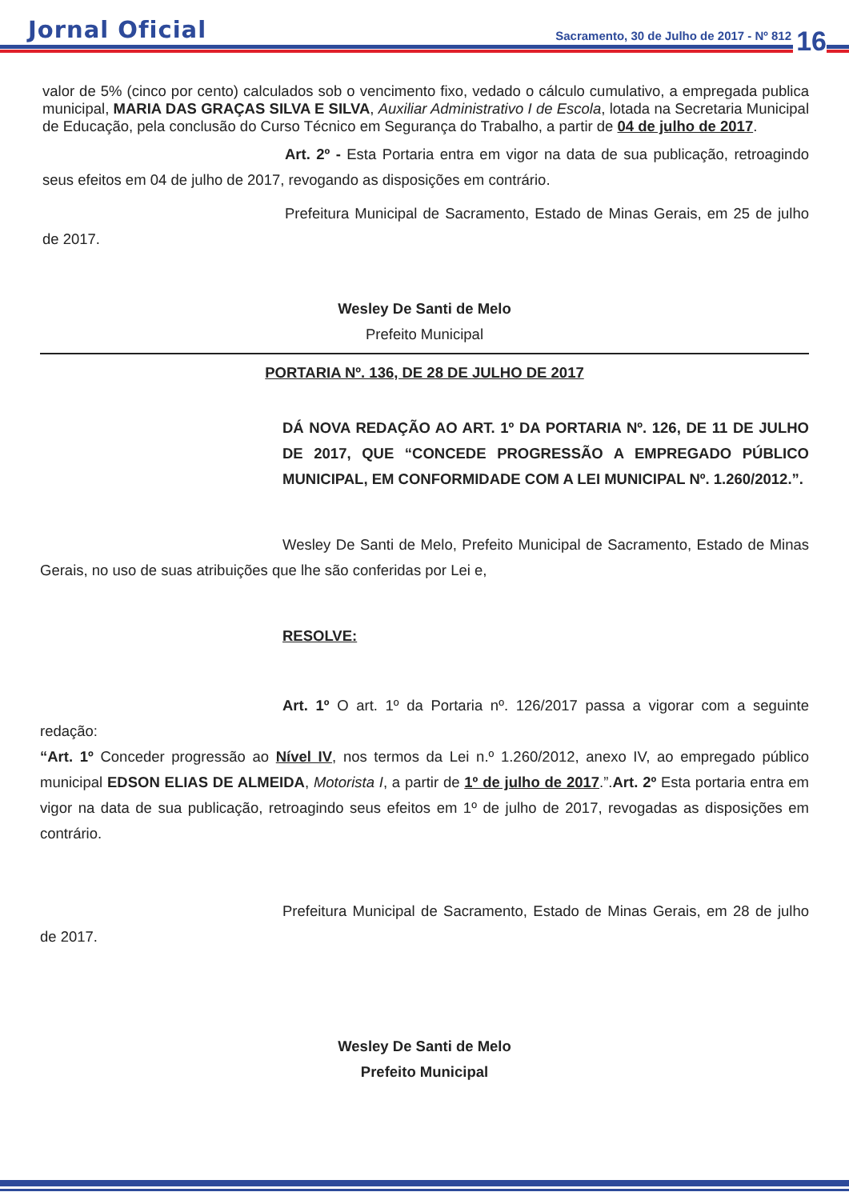Jornal Oficial
Sacramento, 30 de Julho de 2017 - Nº 812
16
valor de 5% (cinco por cento) calculados sob o vencimento fixo, vedado o cálculo cumulativo, a empregada publica municipal, MARIA DAS GRAÇAS SILVA E SILVA, Auxiliar Administrativo I de Escola, lotada na Secretaria Municipal de Educação, pela conclusão do Curso Técnico em Segurança do Trabalho, a partir de 04 de julho de 2017.
Art. 2º - Esta Portaria entra em vigor na data de sua publicação, retroagindo seus efeitos em 04 de julho de 2017, revogando as disposições em contrário.
Prefeitura Municipal de Sacramento, Estado de Minas Gerais, em 25 de julho de 2017.
Wesley De Santi de Melo
Prefeito Municipal
PORTARIA Nº. 136, DE 28 DE JULHO DE 2017
DÁ NOVA REDAÇÃO AO ART. 1º DA PORTARIA Nº. 126, DE 11 DE JULHO DE 2017, QUE “CONCEDE PROGRESSÃO A EMPREGADO PÚBLICO MUNICIPAL, EM CONFORMIDADE COM A LEI MUNICIPAL Nº. 1.260/2012.”.
Wesley De Santi de Melo, Prefeito Municipal de Sacramento, Estado de Minas Gerais, no uso de suas atribuições que lhe são conferidas por Lei e,
RESOLVE:
Art. 1º O art. 1º da Portaria nº. 126/2017 passa a vigorar com a seguinte redação:
“Art. 1º Conceder progressão ao Nível IV, nos termos da Lei n.º 1.260/2012, anexo IV, ao empregado público municipal EDSON ELIAS DE ALMEIDA, Motorista I, a partir de 1º de julho de 2017.”.Art. 2º Esta portaria entra em vigor na data de sua publicação, retroagindo seus efeitos em 1º de julho de 2017, revogadas as disposições em contrário.
Prefeitura Municipal de Sacramento, Estado de Minas Gerais, em 28 de julho de 2017.
Wesley De Santi de Melo
Prefeito Municipal